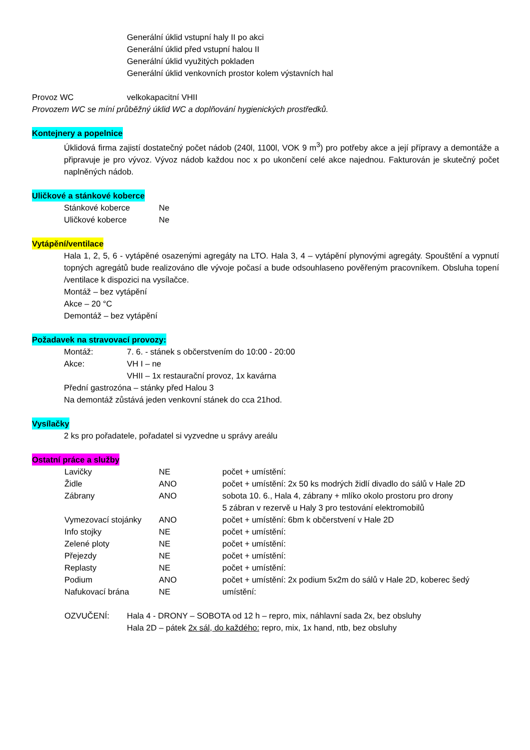Generální úklid vstupní haly II po akci
Generální úklid před vstupní halou II
Generální úklid využitých pokladen
Generální úklid venkovních prostor kolem výstavních hal
| Provoz WC | velkokapacitní VHII |
Provozem WC se míní průběžný úklid WC a doplňování hygienických prostředků.
Kontejnery a popelnice
Úklidová firma zajistí dostatečný počet nádob (240l, 1100l, VOK 9 m<sup>3</sup>) pro potřeby akce a její přípravy a demontáže a připravuje je pro vývoz. Vývoz nádob každou noc x po ukončení celé akce najednou. Fakturován je skutečný počet naplněných nádob.
Uličkové a stánkové koberce
| Stánkové koberce | Ne |
| Uličkové koberce | Ne |
Vytápění/ventilace
Hala 1, 2, 5, 6 - vytápěné osazenými agregáty na LTO. Hala 3, 4 – vytápění plynovými agregáty. Spouštění a vypnutí topných agregátů bude realizováno dle vývoje počasí a bude odsouhlaseno pověřeným pracovníkem. Obsluha topení /ventilace k dispozici na vysílačce.
Montáž – bez vytápění
Akce – 20 °C
Demontáž – bez vytápění
Požadavek na stravovací provozy:
| Montáž: | 7. 6. - stánek s občerstvením do 10:00 - 20:00 |
| Akce: | VH I – ne |
| | VHII – 1x restaurační provoz, 1x kavárna |
Přední gastrozóna – stánky před Halou 3
Na demontáž zůstává jeden venkovní stánek do cca 21hod.
Vysílačky
2 ks pro pořadatele, pořadatel si vyzvedne u správy areálu
Ostatní práce a služby
| Lavičky | NE | počet + umístění: |
| Židle | ANO | počet + umístění: 2x 50 ks modrých židlí divadlo do sálů v Hale 2D |
| Zábrany | ANO | sobota 10. 6., Hala 4, zábrany + mlíko okolo prostoru pro drony 5 zábran v rezervě u Haly 3 pro testování elektromobilů |
| Vymezovací stojánky | ANO | počet + umístění: 6bm k občerstvení v Hale 2D |
| Info stojky | NE | počet + umístění: |
| Zelené ploty | NE | počet + umístění: |
| Přejezdy | NE | počet + umístění: |
| Replasty | NE | počet + umístění: |
| Podium | ANO | počet + umístění: 2x podium 5x2m do sálů v Hale 2D, koberec šedý |
| Nafukovací brána | NE | umístění: |
| OZVUČENÍ: | Hala 4 - DRONY – SOBOTA od 12 h – repro, mix, náhlavní sada 2x, bez obsluhy |
| | Hala 2D – pátek 2x sál, do každého: repro, mix, 1x hand, ntb, bez obsluhy |